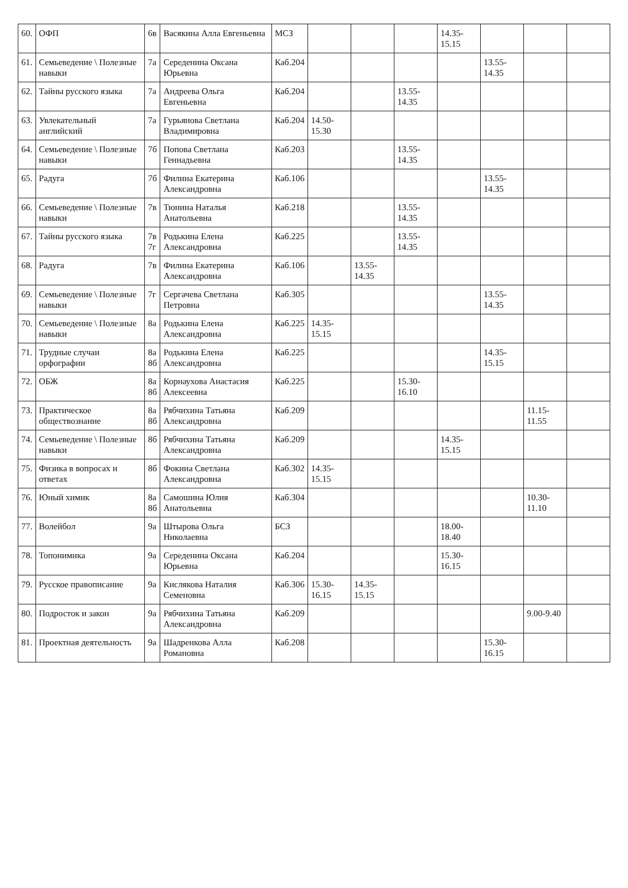| 60. | ОФП | 6в | Васякина Алла Евгеньевна | МСЗ | | | | 14.35-15.15 | | | |
| 61. | Семьеведение \ Полезные навыки | 7а | Середенина Оксана Юрьевна | Каб.204 | | | | | 13.55-14.35 | | |
| 62. | Тайны русского языка | 7а | Андреева Ольга Евгеньевна | Каб.204 | | | 13.55-14.35 | | | | |
| 63. | Увлекательный английский | 7а | Гурьянова Светлана Владимировна | Каб.204 | 14.50-15.30 | | | | | | |
| 64. | Семьеведение \ Полезные навыки | 7б | Попова Светлана Геннадьевна | Каб.203 | | | 13.55-14.35 | | | | |
| 65. | Радуга | 7б | Филина Екатерина Александровна | Каб.106 | | | | | 13.55-14.35 | | |
| 66. | Семьеведение \ Полезные навыки | 7в | Тюнина Наталья Анатольевна | Каб.218 | | | 13.55-14.35 | | | | |
| 67. | Тайны русского языка | 7в 7г | Родькина Елена Александровна | Каб.225 | | | 13.55-14.35 | | | | |
| 68. | Радуга | 7в | Филина Екатерина Александровна | Каб.106 | | 13.55-14.35 | | | | | |
| 69. | Семьеведение \ Полезные навыки | 7г | Сергачева Светлана Петровна | Каб.305 | | | | | 13.55-14.35 | | |
| 70. | Семьеведение \ Полезные навыки | 8а | Родькина Елена Александровна | Каб.225 | 14.35-15.15 | | | | | | |
| 71. | Трудные случаи орфографии | 8а 8б | Родькина Елена Александровна | Каб.225 | | | | | 14.35-15.15 | | |
| 72. | ОБЖ | 8а 8б | Корнаухова Анастасия Алексеевна | Каб.225 | | | 15.30-16.10 | | | | |
| 73. | Практическое обществознание | 8а 8б | Рябчихина Татьяна Александровна | Каб.209 | | | | | | 11.15-11.55 | |
| 74. | Семьеведение \ Полезные навыки | 8б | Рябчихина Татьяна Александровна | Каб.209 | | | | 14.35-15.15 | | | |
| 75. | Физика в вопросах и ответах | 8б | Фокина Светлана Александровна | Каб.302 | 14.35-15.15 | | | | | | |
| 76. | Юный химик | 8а 8б | Самошина Юлия Анатольевна | Каб.304 | | | | | | 10.30-11.10 | |
| 77. | Волейбол | 9а | Штырова Ольга Николаевна | БСЗ | | | | 18.00-18.40 | | | |
| 78. | Топонимика | 9а | Середенина Оксана Юрьевна | Каб.204 | | | | 15.30-16.15 | | | |
| 79. | Русское правописание | 9а | Кислякова Наталия Семеновна | Каб.306 | 15.30-16.15 | 14.35-15.15 | | | | | |
| 80. | Подросток и закон | 9а | Рябчихина Татьяна Александровна | Каб.209 | | | | | | 9.00-9.40 | |
| 81. | Проектная деятельность | 9а | Шадренкова Алла Романовна | Каб.208 | | | | | 15.30-16.15 | | |